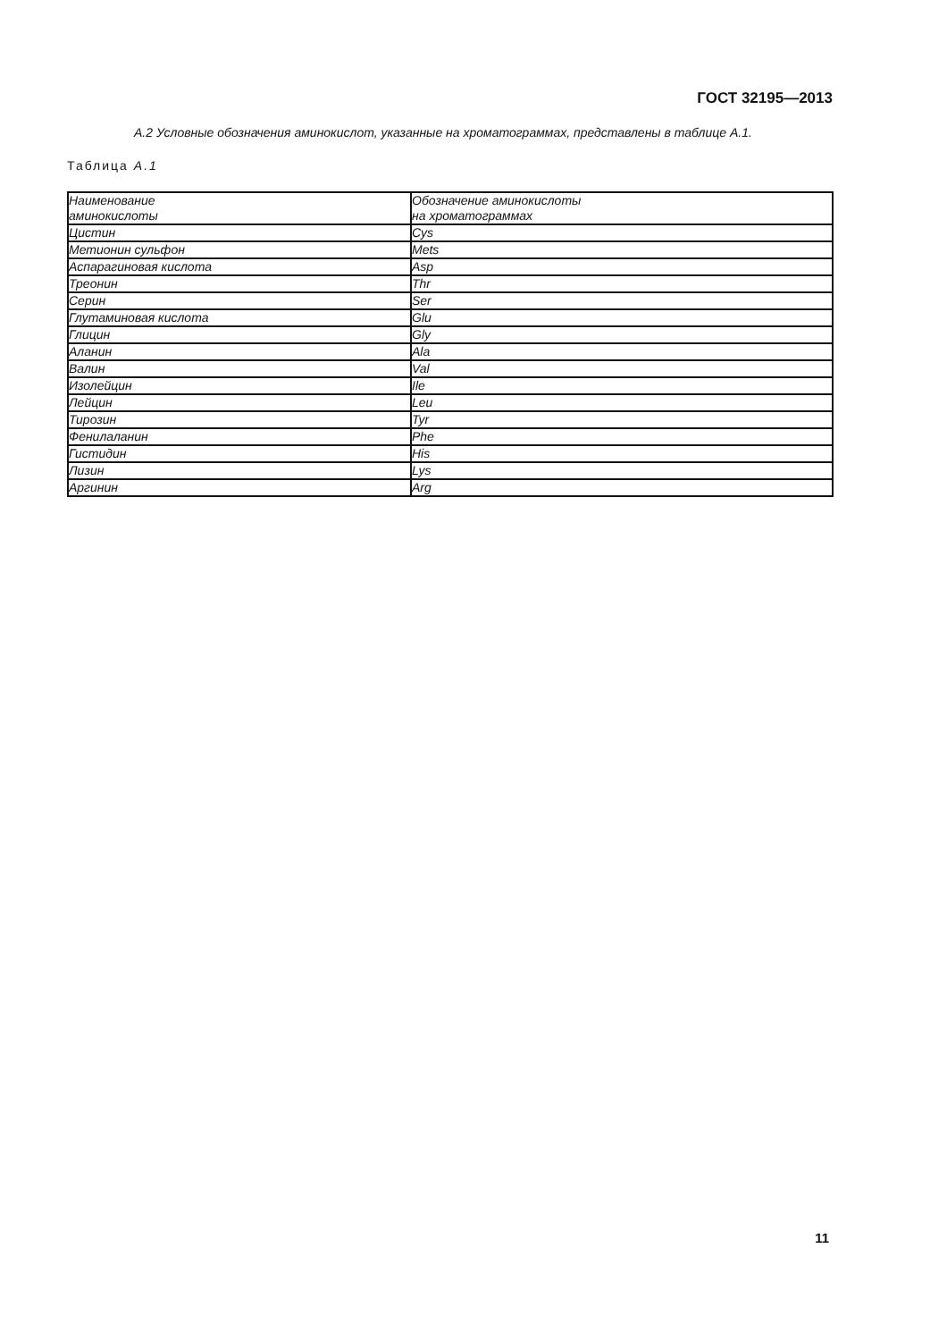ГОСТ 32195—2013
А.2 Условные обозначения аминокислот, указанные на хроматограммах, представлены в таблице А.1.
Таблица А.1
| Наименование аминокислоты | Обозначение аминокислоты на хроматограммах |
| Цистин | Cys |
| Метионин сульфон | Mets |
| Аспарагиновая кислота | Asp |
| Треонин | Thr |
| Серин | Ser |
| Глутаминовая кислота | Glu |
| Глицин | Gly |
| Аланин | Ala |
| Валин | Val |
| Изолейцин | Ile |
| Лейцин | Leu |
| Тирозин | Tyr |
| Фенилаланин | Phe |
| Гистидин | His |
| Лизин | Lys |
| Аргинин | Arg |
11